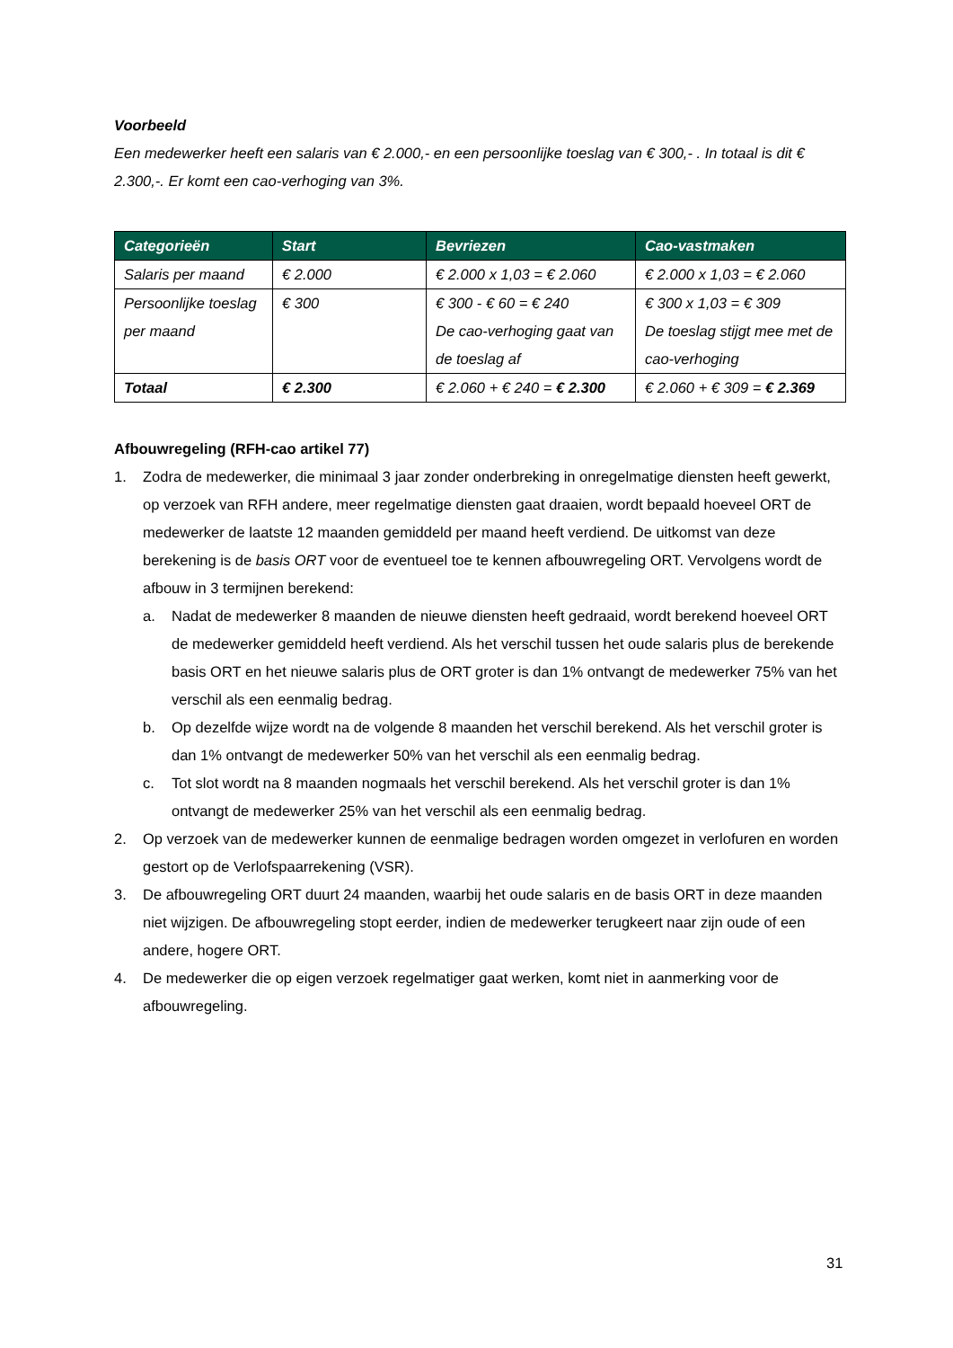Voorbeeld
Een medewerker heeft een salaris van € 2.000,- en een persoonlijke toeslag van € 300,- . In totaal is dit € 2.300,-. Er komt een cao-verhoging van 3%.
| Categorieën | Start | Bevriezen | Cao-vastmaken |
| --- | --- | --- | --- |
| Salaris per maand | € 2.000 | € 2.000 x 1,03 = € 2.060 | € 2.000 x 1,03 = € 2.060 |
| Persoonlijke toeslag per maand | € 300 | € 300 - € 60 = € 240 De cao-verhoging gaat van de toeslag af | € 300 x 1,03 = € 309 De toeslag stijgt mee met de cao-verhoging |
| Totaal | € 2.300 | € 2.060 + € 240 = € 2.300 | € 2.060 + € 309 = € 2.369 |
Afbouwregeling (RFH-cao artikel 77)
1. Zodra de medewerker, die minimaal 3 jaar zonder onderbreking in onregelmatige diensten heeft gewerkt, op verzoek van RFH andere, meer regelmatige diensten gaat draaien, wordt bepaald hoeveel ORT de medewerker de laatste 12 maanden gemiddeld per maand heeft verdiend. De uitkomst van deze berekening is de basis ORT voor de eventueel toe te kennen afbouwregeling ORT. Vervolgens wordt de afbouw in 3 termijnen berekend:
a. Nadat de medewerker 8 maanden de nieuwe diensten heeft gedraaid, wordt berekend hoeveel ORT de medewerker gemiddeld heeft verdiend. Als het verschil tussen het oude salaris plus de berekende basis ORT en het nieuwe salaris plus de ORT groter is dan 1% ontvangt de medewerker 75% van het verschil als een eenmalig bedrag.
b. Op dezelfde wijze wordt na de volgende 8 maanden het verschil berekend. Als het verschil groter is dan 1% ontvangt de medewerker 50% van het verschil als een eenmalig bedrag.
c. Tot slot wordt na 8 maanden nogmaals het verschil berekend. Als het verschil groter is dan 1% ontvangt de medewerker 25% van het verschil als een eenmalig bedrag.
2. Op verzoek van de medewerker kunnen de eenmalige bedragen worden omgezet in verlofuren en worden gestort op de Verlofspaarrekening (VSR).
3. De afbouwregeling ORT duurt 24 maanden, waarbij het oude salaris en de basis ORT in deze maanden niet wijzigen. De afbouwregeling stopt eerder, indien de medewerker terugkeert naar zijn oude of een andere, hogere ORT.
4. De medewerker die op eigen verzoek regelmatiger gaat werken, komt niet in aanmerking voor de afbouwregeling.
31